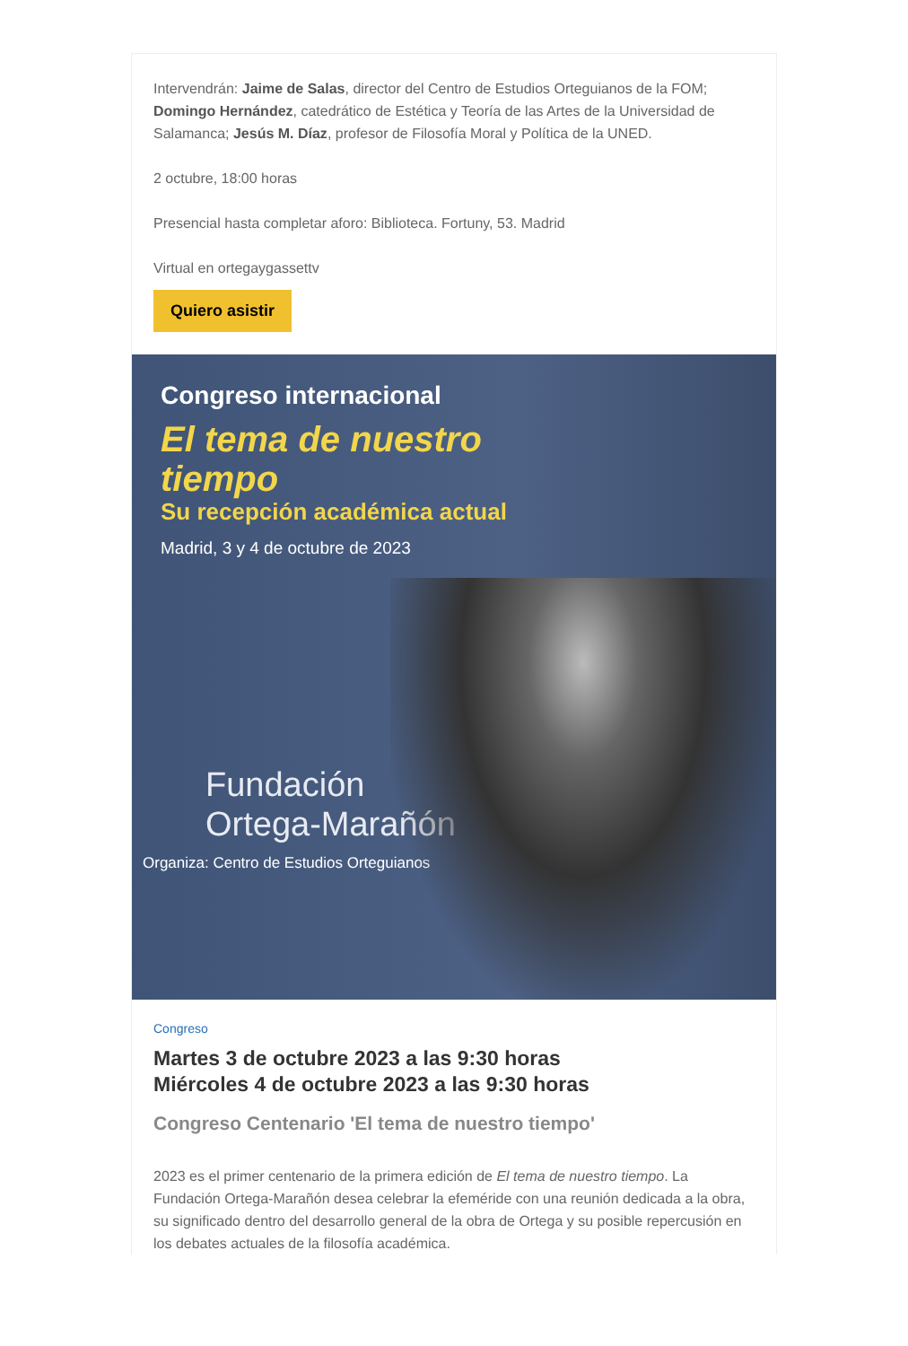Intervendrán: Jaime de Salas, director del Centro de Estudios Orteguianos de la FOM; Domingo Hernández, catedrático de Estética y Teoría de las Artes de la Universidad de Salamanca; Jesús M. Díaz, profesor de Filosofía Moral y Política de la UNED.
2 octubre, 18:00 horas
Presencial hasta completar aforo: Biblioteca. Fortuny, 53. Madrid
Virtual en ortegaygassettv
Quiero asistir
Congreso internacional
El tema de nuestro
tiempo
Su recepción académica actual
Madrid, 3 y 4 de octubre de 2023
Fundación
Ortega-Marañón
Organiza: Centro de Estudios Orteguianos
Congreso
Martes 3 de octubre 2023 a las 9:30 horas
Miércoles 4 de octubre 2023 a las 9:30 horas
Congreso Centenario 'El tema de nuestro tiempo'
2023 es el primer centenario de la primera edición de El tema de nuestro tiempo. La Fundación Ortega-Marañón desea celebrar la efeméride con una reunión dedicada a la obra, su significado dentro del desarrollo general de la obra de Ortega y su posible repercusión en los debates actuales de la filosofía académica.